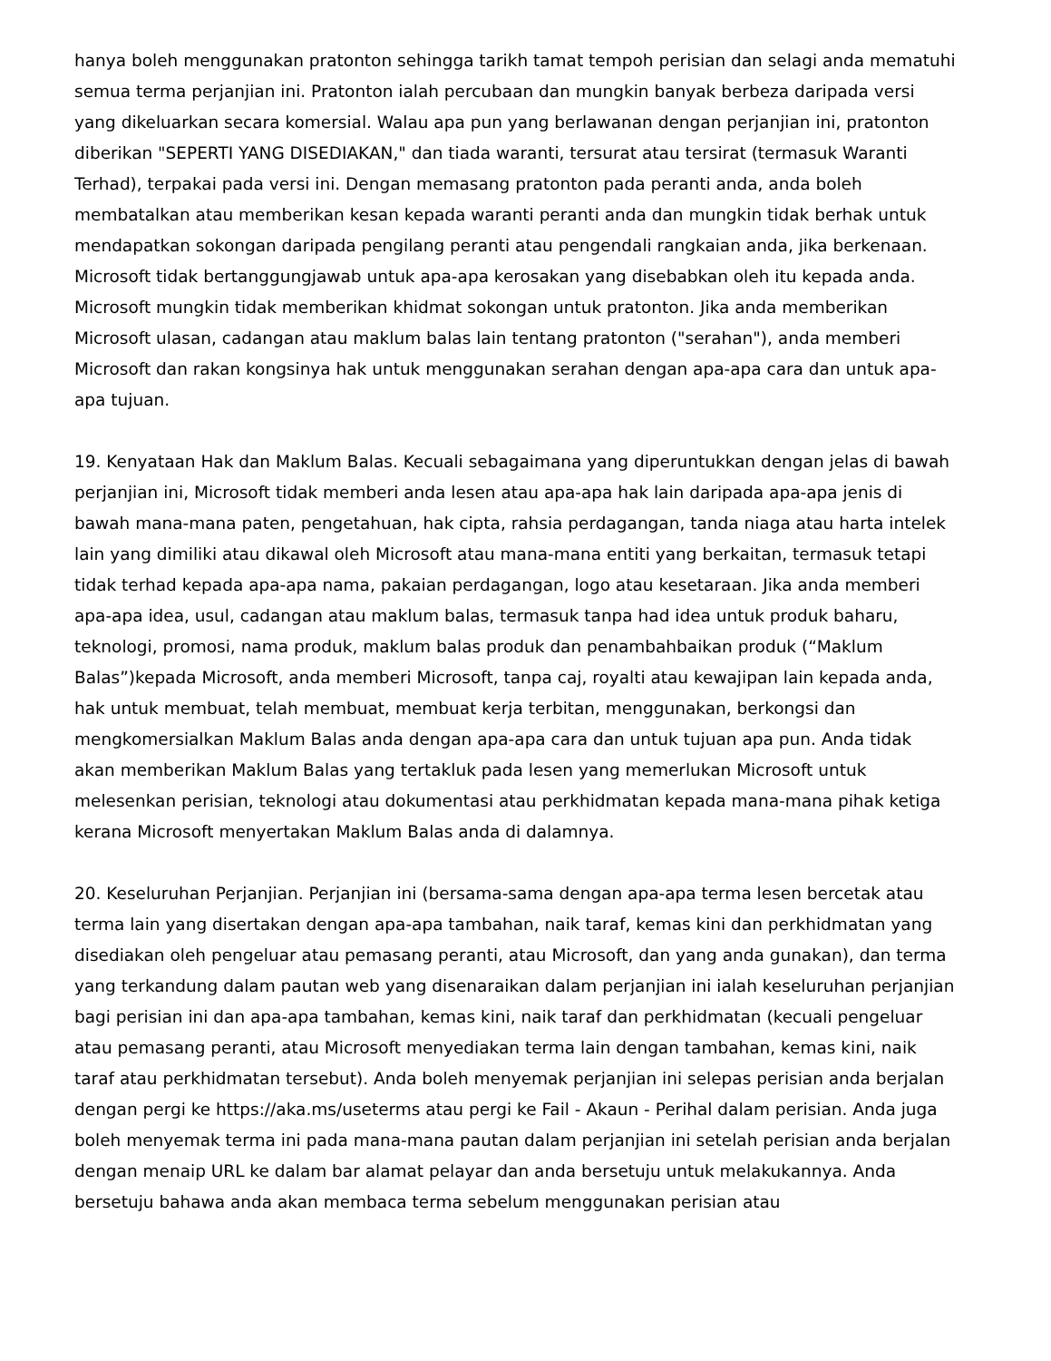hanya boleh menggunakan pratonton sehingga tarikh tamat tempoh perisian dan selagi anda mematuhi semua terma perjanjian ini. Pratonton ialah percubaan dan mungkin banyak berbeza daripada versi yang dikeluarkan secara komersial. Walau apa pun yang berlawanan dengan perjanjian ini, pratonton diberikan "SEPERTI YANG DISEDIAKAN," dan tiada waranti, tersurat atau tersirat (termasuk Waranti Terhad), terpakai pada versi ini. Dengan memasang pratonton pada peranti anda, anda boleh membatalkan atau memberikan kesan kepada waranti peranti anda dan mungkin tidak berhak untuk mendapatkan sokongan daripada pengilang peranti atau pengendali rangkaian anda, jika berkenaan. Microsoft tidak bertanggungjawab untuk apa-apa kerosakan yang disebabkan oleh itu kepada anda. Microsoft mungkin tidak memberikan khidmat sokongan untuk pratonton. Jika anda memberikan Microsoft ulasan, cadangan atau maklum balas lain tentang pratonton ("serahan"), anda memberi Microsoft dan rakan kongsinya hak untuk menggunakan serahan dengan apa-apa cara dan untuk apa-apa tujuan.
19. Kenyataan Hak dan Maklum Balas. Kecuali sebagaimana yang diperuntukkan dengan jelas di bawah perjanjian ini, Microsoft tidak memberi anda lesen atau apa-apa hak lain daripada apa-apa jenis di bawah mana-mana paten, pengetahuan, hak cipta, rahsia perdagangan, tanda niaga atau harta intelek lain yang dimiliki atau dikawal oleh Microsoft atau mana-mana entiti yang berkaitan, termasuk tetapi tidak terhad kepada apa-apa nama, pakaian perdagangan, logo atau kesetaraan. Jika anda memberi apa-apa idea, usul, cadangan atau maklum balas, termasuk tanpa had idea untuk produk baharu, teknologi, promosi, nama produk, maklum balas produk dan penambahbaikan produk (“Maklum Balas”)kepada Microsoft, anda memberi Microsoft, tanpa caj, royalti atau kewajipan lain kepada anda, hak untuk membuat, telah membuat, membuat kerja terbitan, menggunakan, berkongsi dan mengkomersialkan Maklum Balas anda dengan apa-apa cara dan untuk tujuan apa pun. Anda tidak akan memberikan Maklum Balas yang tertakluk pada lesen yang memerlukan Microsoft untuk melesenkan perisian, teknologi atau dokumentasi atau perkhidmatan kepada mana-mana pihak ketiga kerana Microsoft menyertakan Maklum Balas anda di dalamnya.
20. Keseluruhan Perjanjian. Perjanjian ini (bersama-sama dengan apa-apa terma lesen bercetak atau terma lain yang disertakan dengan apa-apa tambahan, naik taraf, kemas kini dan perkhidmatan yang disediakan oleh pengeluar atau pemasang peranti, atau Microsoft, dan yang anda gunakan), dan terma yang terkandung dalam pautan web yang disenaraikan dalam perjanjian ini ialah keseluruhan perjanjian bagi perisian ini dan apa-apa tambahan, kemas kini, naik taraf dan perkhidmatan (kecuali pengeluar atau pemasang peranti, atau Microsoft menyediakan terma lain dengan tambahan, kemas kini, naik taraf atau perkhidmatan tersebut). Anda boleh menyemak perjanjian ini selepas perisian anda berjalan dengan pergi ke https://aka.ms/useterms atau pergi ke Fail - Akaun - Perihal dalam perisian. Anda juga boleh menyemak terma ini pada mana-mana pautan dalam perjanjian ini setelah perisian anda berjalan dengan menaip URL ke dalam bar alamat pelayar dan anda bersetuju untuk melakukannya. Anda bersetuju bahawa anda akan membaca terma sebelum menggunakan perisian atau